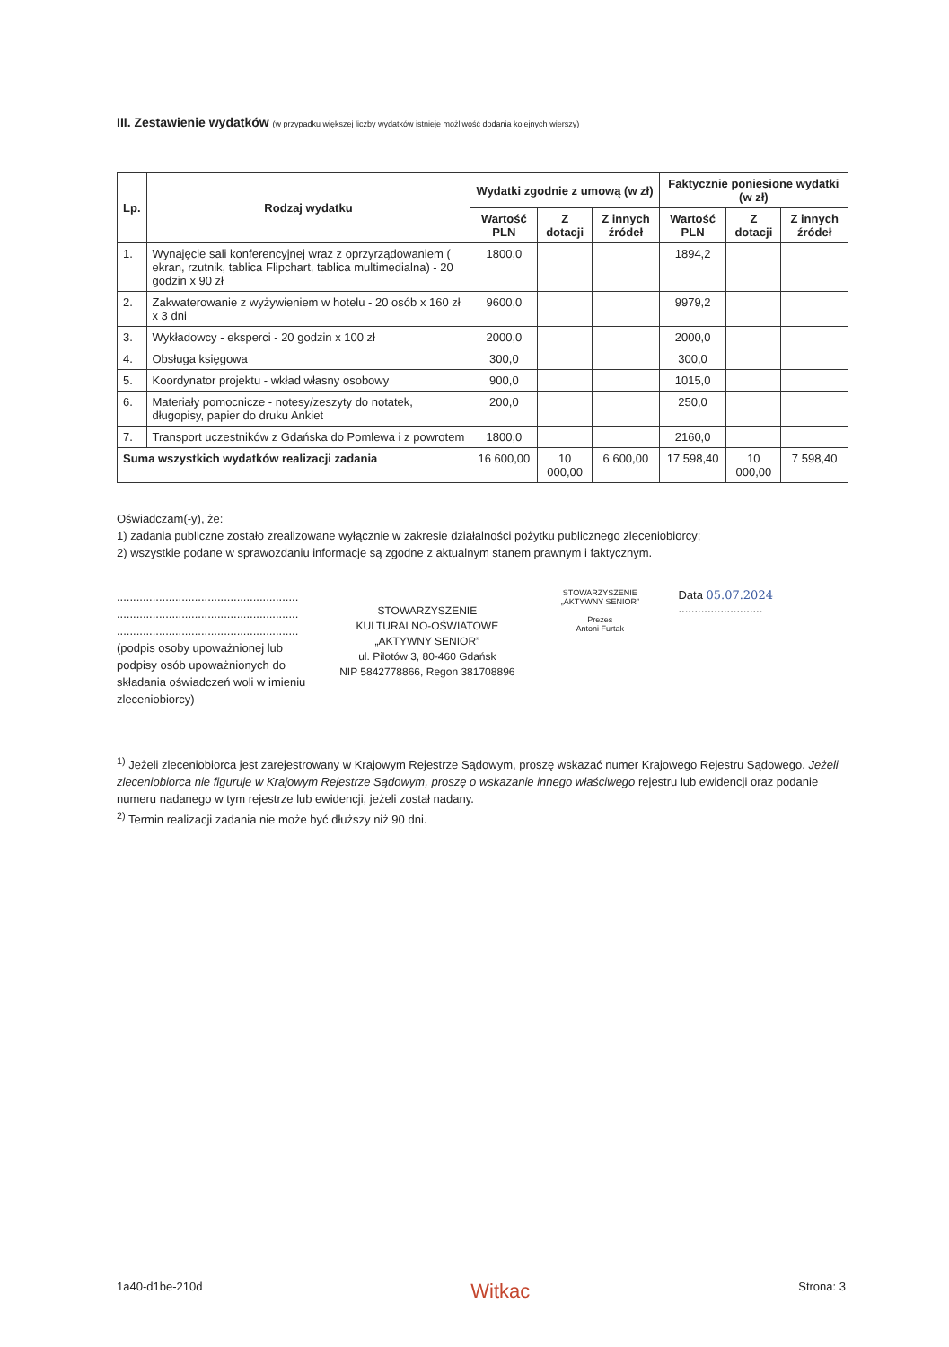III. Zestawienie wydatków (w przypadku większej liczby wydatków istnieje możliwość dodania kolejnych wierszy)
| Lp. | Rodzaj wydatku | Wydatki zgodnie z umową (w zł) | | | Faktycznie poniesione wydatki (w zł) | | |
| --- | --- | --- | --- | --- | --- | --- | --- |
| | | Wartość PLN | Z dotacji | Z innych źródeł | Wartość PLN | Z dotacji | Z innych źródeł |
| 1. | Wynajęcie sali konferencyjnej wraz z oprzyrządowaniem ( ekran, rzutnik, tablica Flipchart, tablica multimedialna) - 20 godzin x 90 zł | 1800,0 | | | 1894,2 | | |
| 2. | Zakwaterowanie z wyżywieniem w hotelu - 20 osób x 160 zł x 3 dni | 9600,0 | | | 9979,2 | | |
| 3. | Wykładowcy - eksperci - 20 godzin x 100 zł | 2000,0 | | | 2000,0 | | |
| 4. | Obsługa księgowa | 300,0 | | | 300,0 | | |
| 5. | Koordynator projektu - wkład własny osobowy | 900,0 | | | 1015,0 | | |
| 6. | Materiały pomocnicze - notesy/zeszyty do notatek, długopisy, papier do druku Ankiet | 200,0 | | | 250,0 | | |
| 7. | Transport uczestników z Gdańska do Pomlewa i z powrotem | 1800,0 | | | 2160,0 | | |
| Suma wszystkich wydatków realizacji zadania | | 16 600,00 | 10 000,00 | 6 600,00 | 17 598,40 | 10 000,00 | 7 598,40 |
Oświadczam(-y), że:
1) zadania publiczne zostało zrealizowane wyłącznie w zakresie działalności pożytku publicznego zleceniobiorcy;
2) wszystkie podane w sprawozdaniu informacje są zgodne z aktualnym stanem prawnym i faktycznym.
........................................................
........................................................
........................................................
(podpis osoby upoważnionej lub podpisy osób upoważnionych do składania oświadczeń woli w imieniu zleceniobiorcy)
STOWARZYSZENIE
KULTURALNO-OŚWIATOWE
„AKTYWNY SENIOR”
ul. Pilotów 3, 80-460 Gdańsk
NIP 5842778866, Regon 381708896
STOWARZYSZENIE
„AKTYWNY SENIOR”
Prezes
Antoni Furtak
Data 05.07.2024 ..........................
<sup>1)</sup> Jeżeli zleceniobiorca jest zarejestrowany w Krajowym Rejestrze Sądowym, proszę wskazać numer Krajowego Rejestru Sądowego. Jeżeli zleceniobiorca nie figuruje w Krajowym Rejestrze Sądowym, proszę o wskazanie innego właściwego rejestru lub ewidencji oraz podanie numeru nadanego w tym rejestrze lub ewidencji, jeżeli został nadany.
<sup>2)</sup> Termin realizacji zadania nie może być dłuższy niż 90 dni.
1a40-d1be-210d Witkac Strona: 3